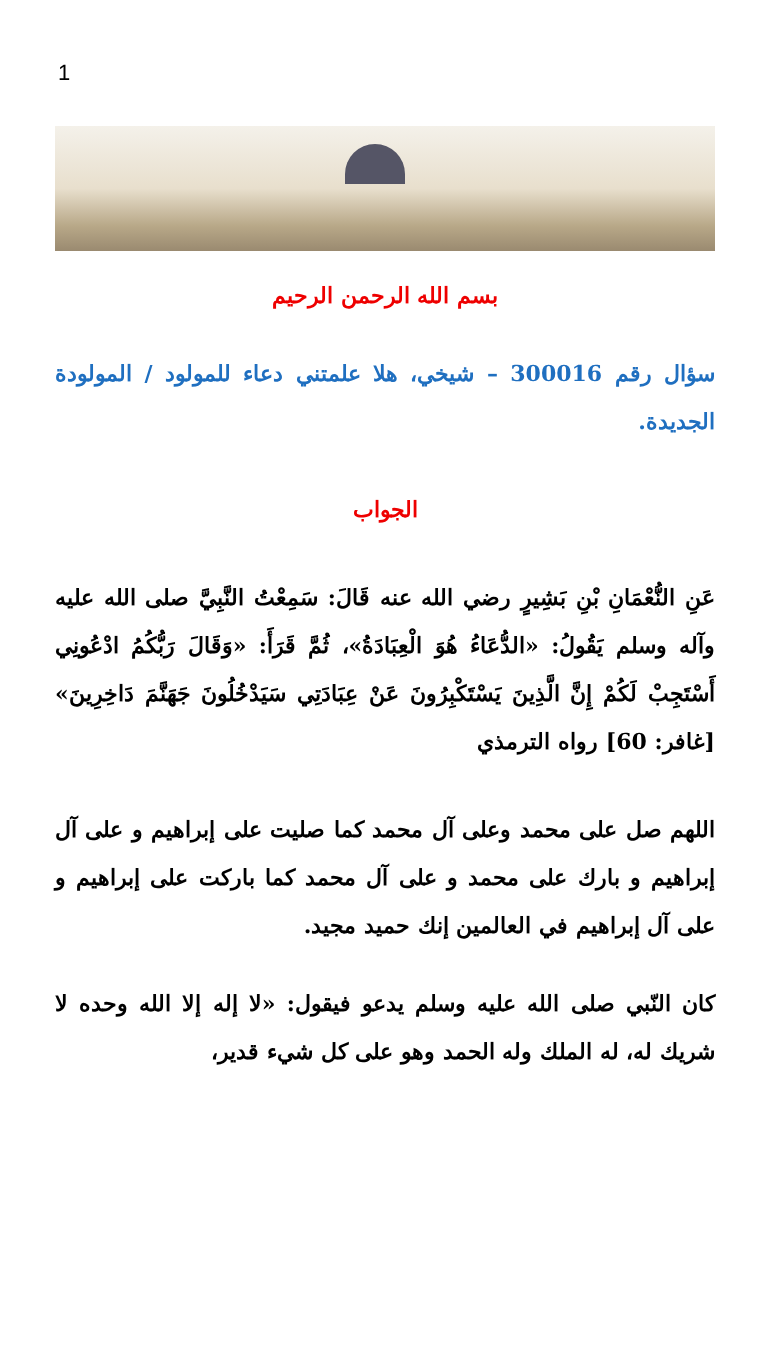1
بسم الله الرحمن الرحيم
سؤال رقم 300016 – شيخي، هلا علمتني دعاء للمولود / المولودة الجديدة.
الجواب
عَنِ النُّعْمَانِ بْنِ بَشِيرٍ رضي الله عنه قَالَ: سَمِعْتُ النَّبِيَّ صلى الله عليه وآله وسلم يَقُولُ: «الدُّعَاءُ هُوَ الْعِبَادَةُ»، ثُمَّ قَرَأَ: «وَقَالَ رَبُّكُمُ ادْعُونِي أَسْتَجِبْ لَكُمْ إِنَّ الَّذِينَ يَسْتَكْبِرُونَ عَنْ عِبَادَتِي سَيَدْخُلُونَ جَهَنَّمَ دَاخِرِينَ» [غافر: 60] رواه الترمذي
اللهم صل على محمد وعلى آل محمد كما صليت على إبراهيم و على آل إبراهيم و بارك على محمد و على آل محمد كما باركت على إبراهيم و على آل إبراهيم في العالمين إنك حميد مجيد.
كان النّبي صلى الله عليه وسلم يدعو فيقول: «لا إله إلا الله وحده لا شريك له، له الملك وله الحمد وهو على كل شيء قدير،